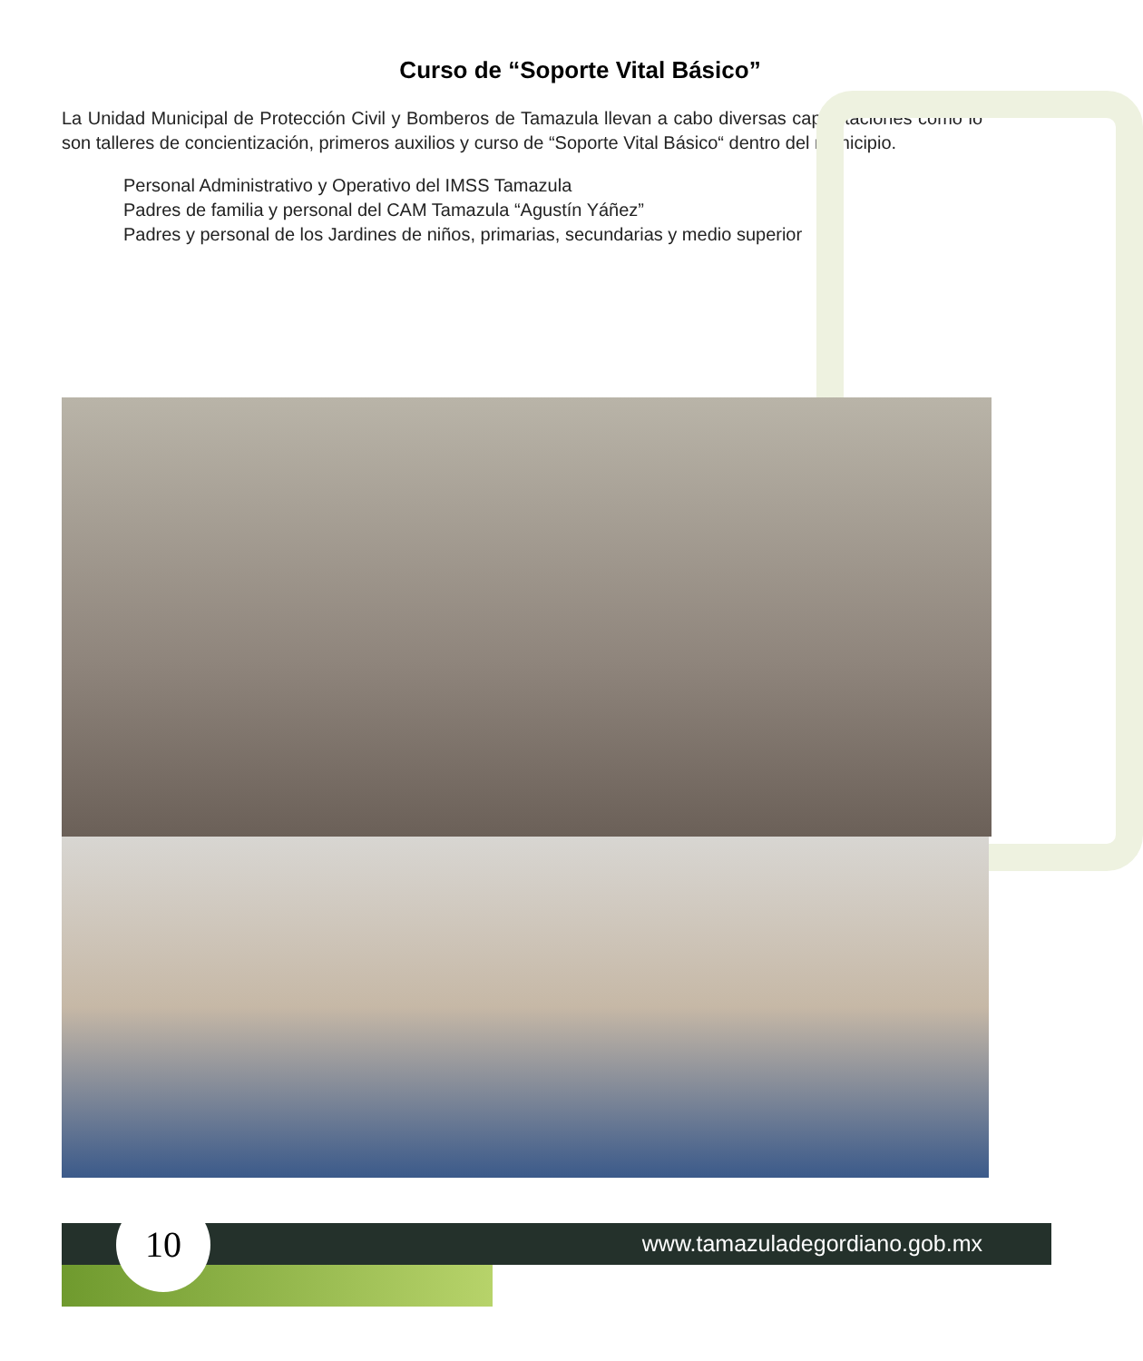Curso de “Soporte Vital Básico”
La Unidad Municipal de Protección Civil y Bomberos de Tamazula llevan a cabo diversas capacitaciones como lo son talleres de concientización, primeros auxilios y curso de “Soporte Vital Básico“ dentro del municipio.
Personal Administrativo y Operativo del IMSS Tamazula
Padres de familia y personal del CAM Tamazula “Agustín Yáñez”
Padres y personal de los Jardines de niños, primarias, secundarias y medio superior
10
www.tamazuladegordiano.gob.mx